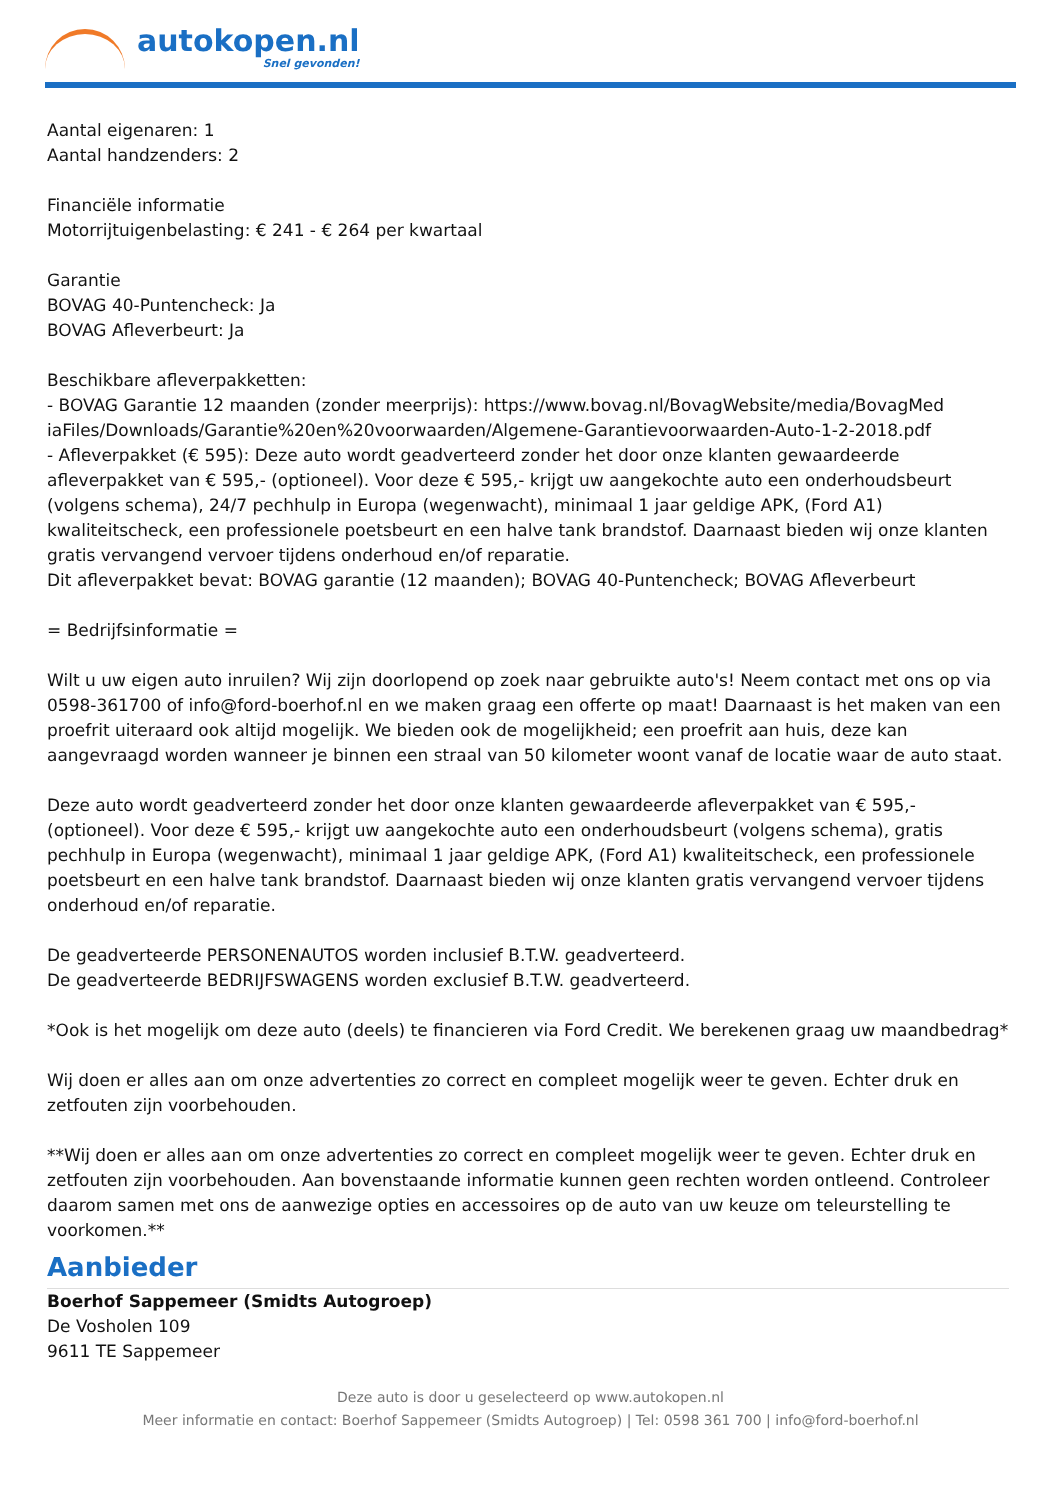autokopen.nl
Snel gevonden!
Aantal eigenaren: 1
Aantal handzenders: 2
Financiële informatie
Motorrijtuigenbelasting: € 241 - € 264 per kwartaal
Garantie
BOVAG 40-Puntencheck: Ja
BOVAG Afleverbeurt: Ja
Beschikbare afleverpakketten:
- BOVAG Garantie 12 maanden (zonder meerprijs): https://www.bovag.nl/BovagWebsite/media/BovagMed iaFiles/Downloads/Garantie%20en%20voorwaarden/Algemene-Garantievoorwaarden-Auto-1-2-2018.pdf
- Afleverpakket (€ 595): Deze auto wordt geadverteerd zonder het door onze klanten gewaardeerde afleverpakket van € 595,- (optioneel). Voor deze € 595,- krijgt uw aangekochte auto een onderhoudsbeurt (volgens schema), 24/7 pechhulp in Europa (wegenwacht), minimaal 1 jaar geldige APK, (Ford A1) kwaliteitscheck, een professionele poetsbeurt en een halve tank brandstof. Daarnaast bieden wij onze klanten gratis vervangend vervoer tijdens onderhoud en/of reparatie.
Dit afleverpakket bevat: BOVAG garantie (12 maanden); BOVAG 40-Puntencheck; BOVAG Afleverbeurt
= Bedrijfsinformatie =
Wilt u uw eigen auto inruilen? Wij zijn doorlopend op zoek naar gebruikte auto's! Neem contact met ons op via 0598-361700 of info@ford-boerhof.nl en we maken graag een offerte op maat! Daarnaast is het maken van een proefrit uiteraard ook altijd mogelijk. We bieden ook de mogelijkheid; een proefrit aan huis, deze kan aangevraagd worden wanneer je binnen een straal van 50 kilometer woont vanaf de locatie waar de auto staat.
Deze auto wordt geadverteerd zonder het door onze klanten gewaardeerde afleverpakket van € 595,- (optioneel). Voor deze € 595,- krijgt uw aangekochte auto een onderhoudsbeurt (volgens schema), gratis pechhulp in Europa (wegenwacht), minimaal 1 jaar geldige APK, (Ford A1) kwaliteitscheck, een professionele poetsbeurt en een halve tank brandstof. Daarnaast bieden wij onze klanten gratis vervangend vervoer tijdens onderhoud en/of reparatie.
De geadverteerde PERSONENAUTOS worden inclusief B.T.W. geadverteerd.
De geadverteerde BEDRIJFSWAGENS worden exclusief B.T.W. geadverteerd.
*Ook is het mogelijk om deze auto (deels) te financieren via Ford Credit. We berekenen graag uw maandbedrag*
Wij doen er alles aan om onze advertenties zo correct en compleet mogelijk weer te geven. Echter druk en zetfouten zijn voorbehouden.
**Wij doen er alles aan om onze advertenties zo correct en compleet mogelijk weer te geven. Echter druk en zetfouten zijn voorbehouden. Aan bovenstaande informatie kunnen geen rechten worden ontleend. Controleer daarom samen met ons de aanwezige opties en accessoires op de auto van uw keuze om teleurstelling te voorkomen.**
Aanbieder
Boerhof Sappemeer (Smidts Autogroep)
De Vosholen 109
9611 TE Sappemeer
Deze auto is door u geselecteerd op www.autokopen.nl
Meer informatie en contact: Boerhof Sappemeer (Smidts Autogroep) | Tel: 0598 361 700 | info@ford-boerhof.nl